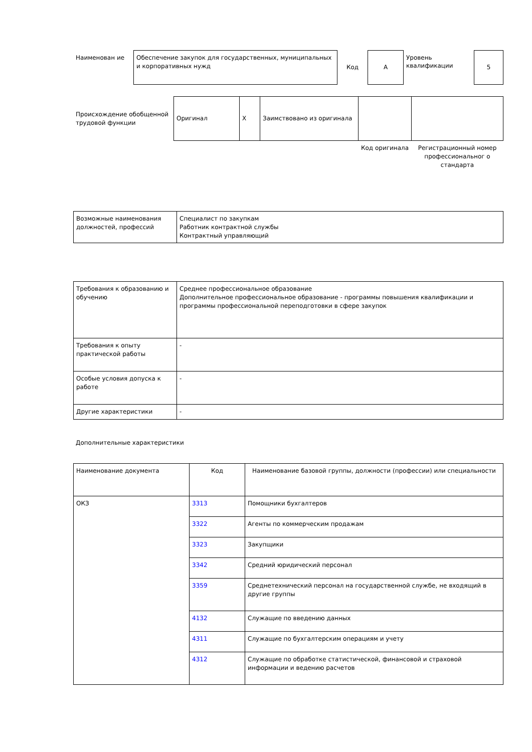| Наименован ие | Обеспечение закупок для государственных, муниципальных и корпоративных нужд | Код | А | Уровень квалификации | 5 |
| Происхождение обобщенной трудовой функции | Оригинал | X | Заимствовано из оригинала | | |
| | | | | Код оригинала | Регистрационный номер профессиональног о стандарта |
| Возможные наименования должностей, профессий | Специалист по закупкам Работник контрактной службы Контрактный управляющий |
| Требования к образованию и обучению | Среднее профессиональное образование Дополнительное профессиональное образование - программы повышения квалификации и программы профессиональной переподготовки в сфере закупок |
| Требования к опыту практической работы | - |
| Особые условия допуска к работе | - |
| Другие характеристики | - |
Дополнительные характеристики
| Наименование документа | Код | Наименование базовой группы, должности (профессии) или специальности |
| --- | --- | --- |
| ОКЗ | 3313 | Помощники бухгалтеров |
| | 3322 | Агенты по коммерческим продажам |
| | 3323 | Закупщики |
| | 3342 | Средний юридический персонал |
| | 3359 | Среднетехнический персонал на государственной службе, не входящий в другие группы |
| | 4132 | Служащие по введению данных |
| | 4311 | Служащие по бухгалтерским операциям и учету |
| | 4312 | Служащие по обработке статистической, финансовой и страховой информации и ведению расчетов |